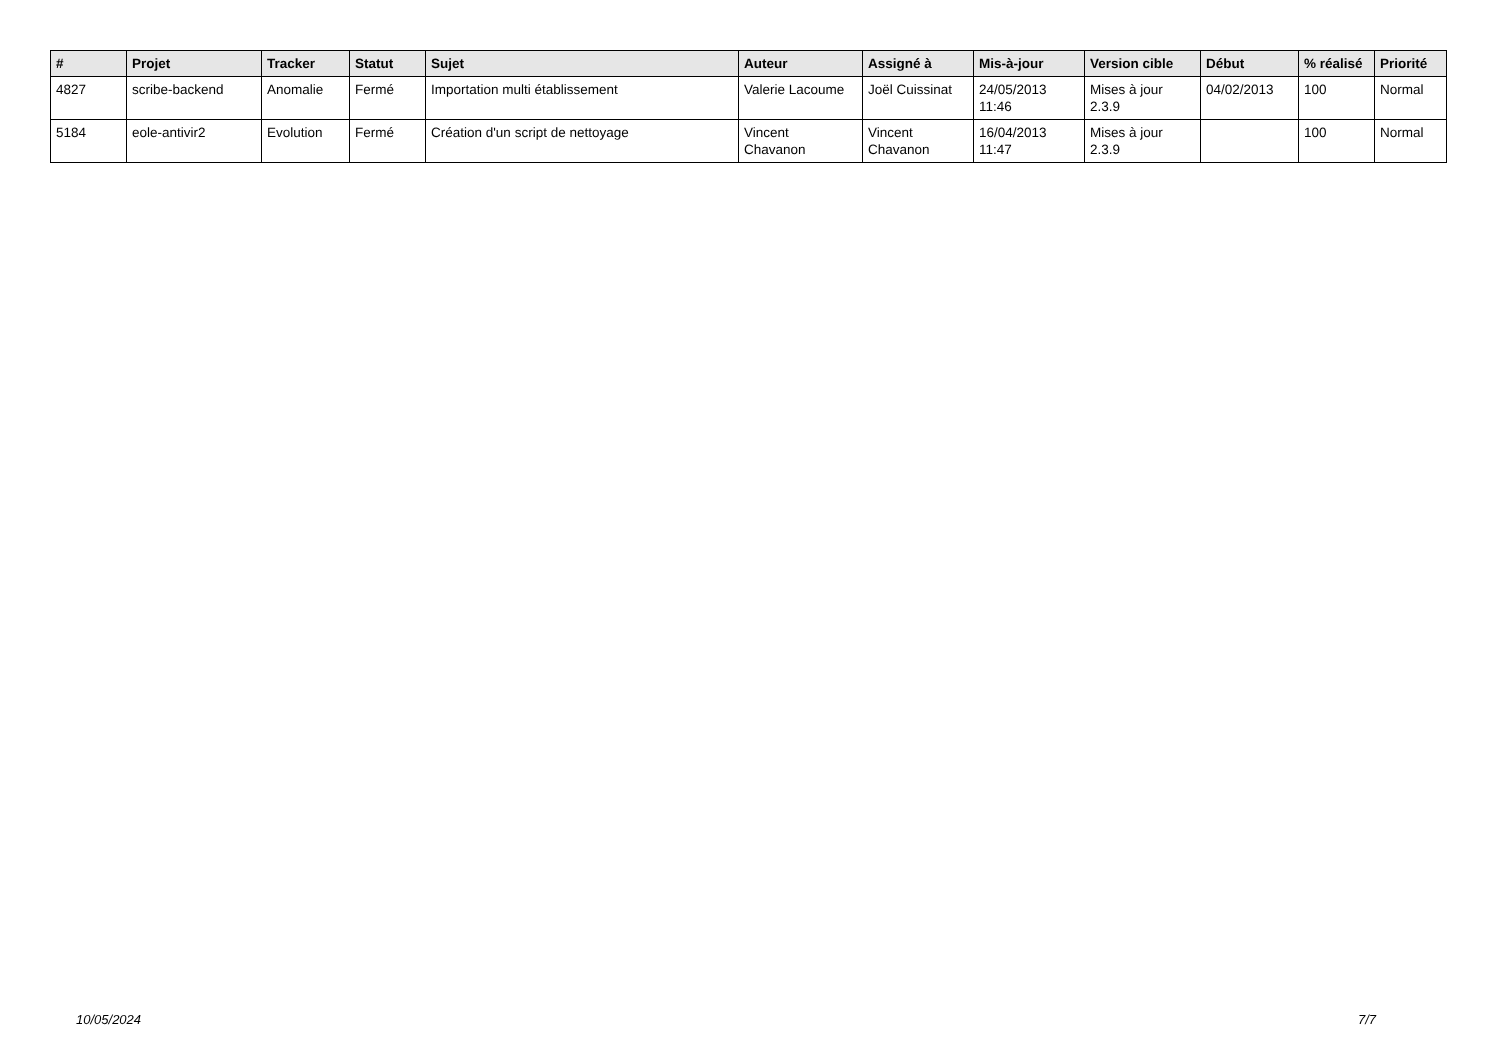| # | Projet | Tracker | Statut | Sujet | Auteur | Assigné à | Mis-à-jour | Version cible | Début | % réalisé | Priorité |
| --- | --- | --- | --- | --- | --- | --- | --- | --- | --- | --- | --- |
| 4827 | scribe-backend | Anomalie | Fermé | Importation multi établissement | Valerie Lacoume | Joël Cuissinat | 24/05/2013 11:46 | Mises à jour 2.3.9 | 04/02/2013 | 100 | Normal |
| 5184 | eole-antivir2 | Evolution | Fermé | Création d'un script de nettoyage | Vincent Chavanon | Vincent Chavanon | 16/04/2013 11:47 | Mises à jour 2.3.9 | | 100 | Normal |
10/05/2024 7/7